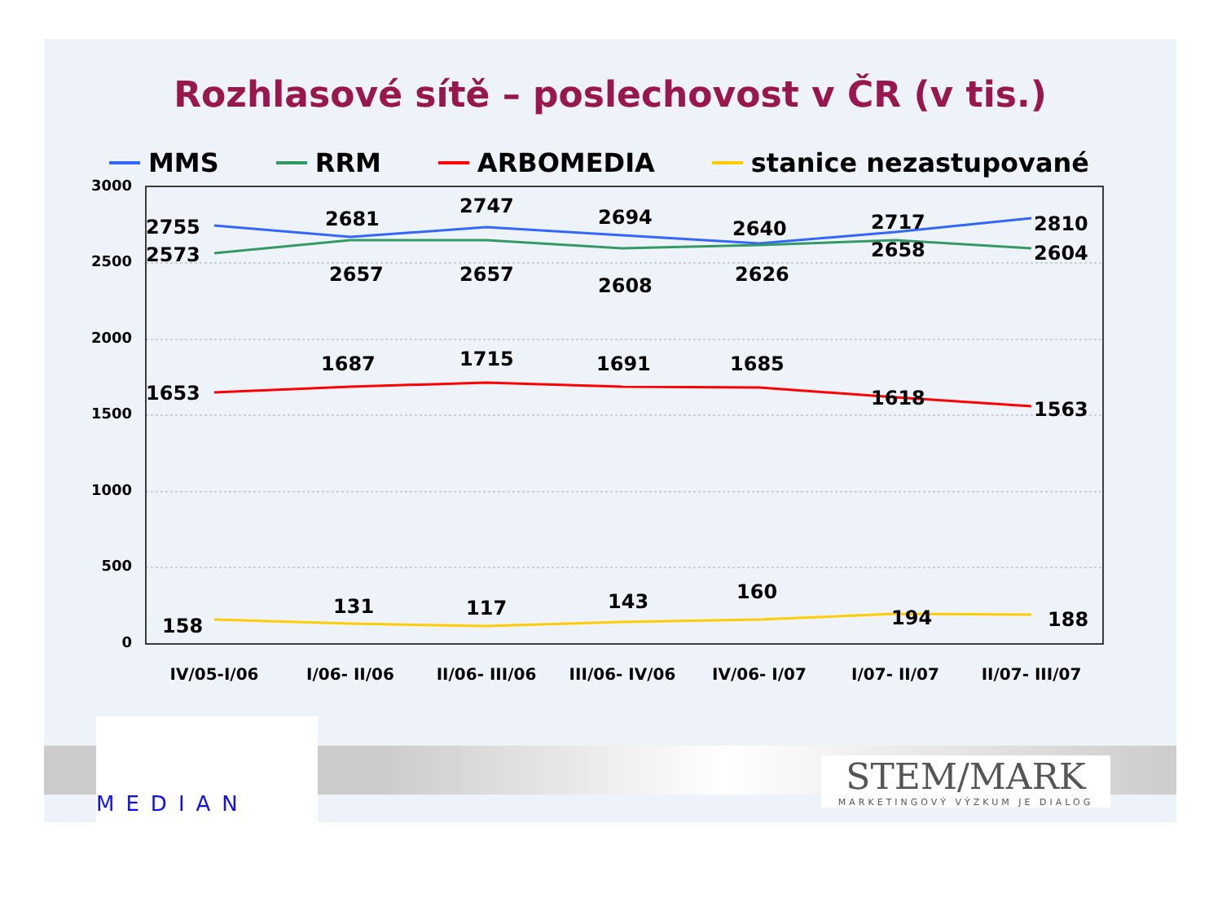Rozhlasové sítě – poslechovost v ČR (v tis.)
MMS RRM ARBOMEDIA stanice nezastupované
3000
2500
2000
1500
1000
500
0
2755
2681
2747
2694
2640
2717
2810
2573
2657
2657
2608
2626
2658
2604
1653
1687
1715
1691
1685
1618
1563
158
131
117
143
160
194
188
IV/05-I/06
I/06- II/06
II/06- III/06
III/06- IV/06
IV/06- I/07
I/07- II/07
II/07- III/07
MEDIAN
STEM/MARK
MARKETINGOVÝ VÝZKUM JE DIALOG